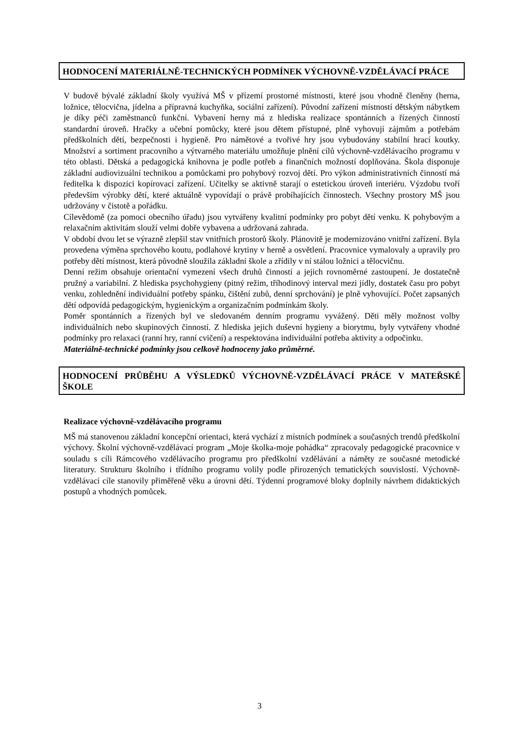HODNOCENÍ MATERIÁLNĚ-TECHNICKÝCH PODMÍNEK VÝCHOVNĚ-VZDĚLÁVACÍ PRÁCE
V budově bývalé základní školy využívá MŠ v přízemí prostorné místnosti, které jsou vhodně členěny (herna, ložnice, tělocvična, jídelna a přípravná kuchyňka, sociální zařízení). Původní zařízení místností dětským nábytkem je díky péči zaměstnanců funkční. Vybavení herny má z hlediska realizace spontánních a řízených činností standardní úroveň. Hračky a učební pomůcky, které jsou dětem přístupné, plně vyhovují zájmům a potřebám předškolních dětí, bezpečnosti i hygieně. Pro námětové a tvořivé hry jsou vybudovány stabilní hrací koutky. Množství a sortiment pracovního a výtvarného materiálu umožňuje plnění cílů výchovně-vzdělávacího programu v této oblasti. Dětská a pedagogická knihovna je podle potřeb a finančních možností doplňována. Škola disponuje základní audiovizuální technikou a pomůckami pro pohybový rozvoj dětí. Pro výkon administrativních činností má ředitelka k dispozici kopírovací zařízení. Učitelky se aktivně starají o estetickou úroveň interiéru. Výzdobu tvoří především výrobky dětí, které aktuálně vypovídají o právě probíhajících činnostech. Všechny prostory MŠ jsou udržovány v čistotě a pořádku.
Cílevědomě (za pomoci obecního úřadu) jsou vytvářeny kvalitní podmínky pro pobyt dětí venku. K pohybovým a relaxačním aktivitám slouží velmi dobře vybavena a udržovaná zahrada.
V období dvou let se výrazně zlepšil stav vnitřních prostorů školy. Plánovitě je modernizováno vnitřní zařízení. Byla provedena výměna sprchového koutu, podlahové krytiny v herně a osvětlení. Pracovnice vymalovaly a upravily pro potřeby dětí místnost, která původně sloužila základní škole a zřídily v ní stálou ložnici a tělocvičnu.
Denní režim obsahuje orientační vymezení všech druhů činností a jejich rovnoměrné zastoupení. Je dostatečně pružný a variabilní. Z hlediska psychohygieny (pitný režim, tříhodinový interval mezi jídly, dostatek času pro pobyt venku, zohlednění individuální potřeby spánku, čištění zubů, denní sprchování) je plně vyhovující. Počet zapsaných dětí odpovídá pedagogickým, hygienickým a organizačním podmínkám školy.
Poměr spontánních a řízených byl ve sledovaném denním programu vyvážený. Děti měly možnost volby individuálních nebo skupinových činností. Z hlediska jejich duševní hygieny a biorytmu, byly vytvářeny vhodné podmínky pro relaxaci (ranní hry, ranní cvičení) a respektována individuální potřeba aktivity a odpočinku.
Materiálně-technické podmínky jsou celkově hodnoceny jako průměrné.
HODNOCENÍ PRŮBĚHU A VÝSLEDKŮ VÝCHOVNĚ-VZDĚLÁVACÍ PRÁCE V MATEŘSKÉ ŠKOLE
Realizace výchovně-vzdělávacího programu
MŠ má stanovenou základní koncepční orientaci, která vychází z místních podmínek a současných trendů předškolní výchovy. Školní výchovně-vzdělávací program „Moje školka-moje pohádka“ zpracovaly pedagogické pracovnice v souladu s cíli Rámcového vzdělávacího programu pro předškolní vzdělávání a náměty ze současné metodické literatury. Strukturu školního i třídního programu volily podle přirozených tematických souvislostí. Výchovně-vzdělávací cíle stanovily přiměřeně věku a úrovni dětí. Týdenní programové bloky doplnily návrhem didaktických postupů a vhodných pomůcek.
3